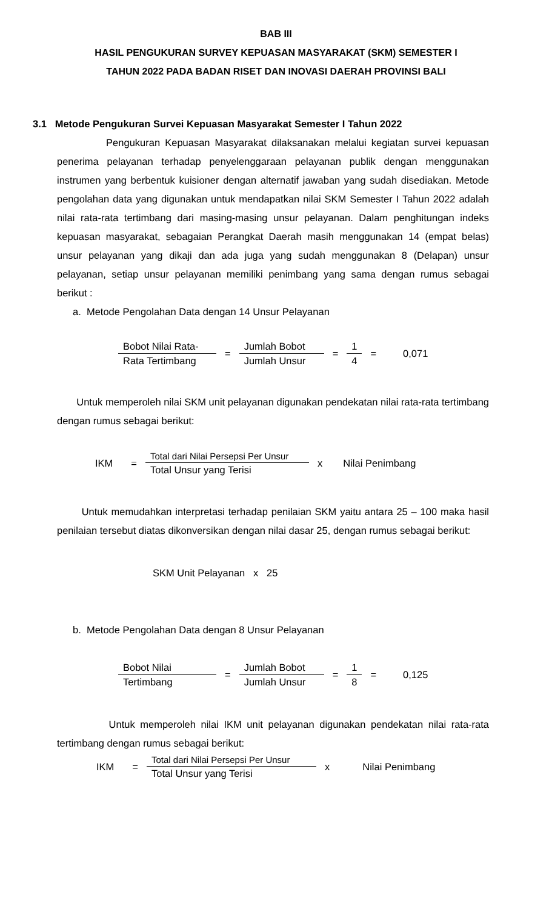BAB III
HASIL PENGUKURAN SURVEY KEPUASAN MASYARAKAT (SKM) SEMESTER I
TAHUN 2022 PADA BADAN RISET DAN INOVASI DAERAH PROVINSI BALI
3.1 Metode Pengukuran Survei Kepuasan Masyarakat Semester I Tahun 2022
Pengukuran Kepuasan Masyarakat dilaksanakan melalui kegiatan survei kepuasan penerima pelayanan terhadap penyelenggaraan pelayanan publik dengan menggunakan instrumen yang berbentuk kuisioner dengan alternatif jawaban yang sudah disediakan. Metode pengolahan data yang digunakan untuk mendapatkan nilai SKM Semester I Tahun 2022 adalah nilai rata-rata tertimbang dari masing-masing unsur pelayanan. Dalam penghitungan indeks kepuasan masyarakat, sebagaian Perangkat Daerah masih menggunakan 14 (empat belas) unsur pelayanan yang dikaji dan ada juga yang sudah menggunakan 8 (Delapan) unsur pelayanan, setiap unsur pelayanan memiliki penimbang yang sama dengan rumus sebagai berikut :
a. Metode Pengolahan Data dengan 14 Unsur Pelayanan
Bobot Nilai Rata- Rata Tertimbang
=
Jumlah Bobot Jumlah Unsur
=
1 4
= 0,071
Untuk memperoleh nilai SKM unit pelayanan digunakan pendekatan nilai rata-rata tertimbang dengan rumus sebagai berikut:
IKM =
Total dari Nilai Persepsi Per Unsur Total Unsur yang Terisi
x Nilai Penimbang
Untuk memudahkan interpretasi terhadap penilaian SKM yaitu antara 25 – 100 maka hasil penilaian tersebut diatas dikonversikan dengan nilai dasar 25, dengan rumus sebagai berikut:
SKM Unit Pelayanan x 25
b. Metode Pengolahan Data dengan 8 Unsur Pelayanan
Bobot Nilai Tertimbang
=
Jumlah Bobot Jumlah Unsur
=
1 8
= 0,125
Untuk memperoleh nilai IKM unit pelayanan digunakan pendekatan nilai rata-rata tertimbang dengan rumus sebagai berikut:
IKM =
Total dari Nilai Persepsi Per Unsur Total Unsur yang Terisi
x Nilai Penimbang